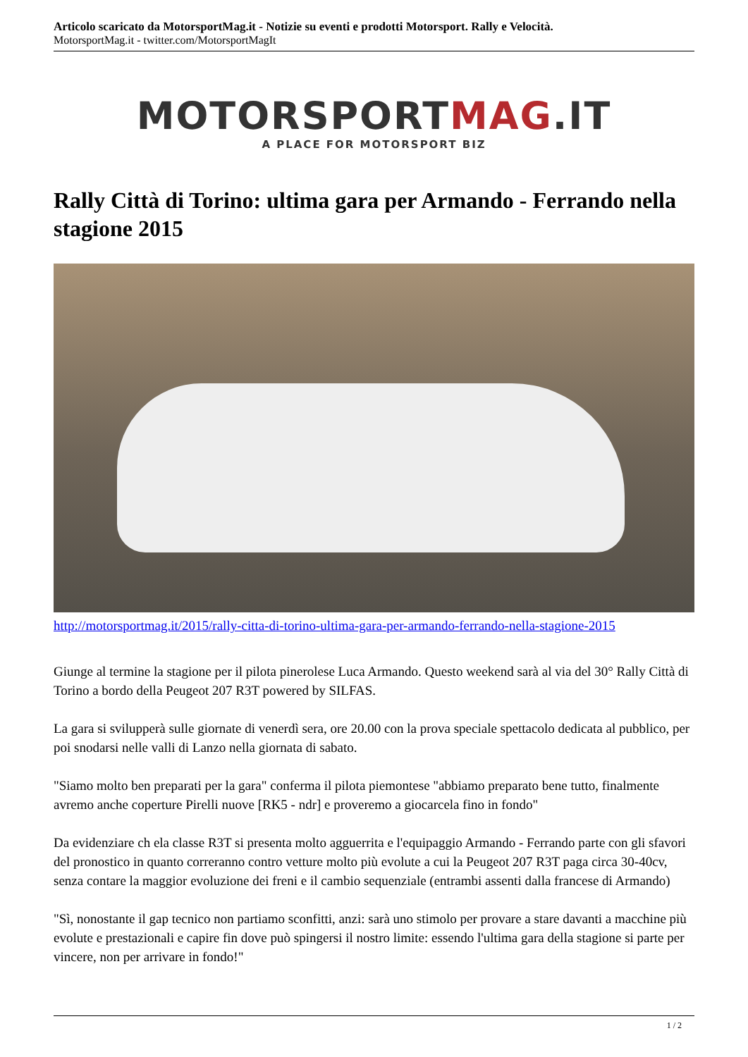Articolo scaricato da MotorsportMag.it - Notizie su eventi e prodotti Motorsport. Rally e Velocità.
MotorsportMag.it - twitter.com/MotorsportMagIt
MOTORSPORTMAG.IT
A PLACE FOR MOTORSPORT BIZ
Rally Città di Torino: ultima gara per Armando - Ferrando nella stagione 2015
http://motorsportmag.it/2015/rally-citta-di-torino-ultima-gara-per-armando-ferrando-nella-stagione-2015
Giunge al termine la stagione per il pilota pinerolese Luca Armando. Questo weekend sarà al via del 30° Rally Città di Torino a bordo della Peugeot 207 R3T powered by SILFAS.
La gara si svilupperà sulle giornate di venerdì sera, ore 20.00 con la prova speciale spettacolo dedicata al pubblico, per poi snodarsi nelle valli di Lanzo nella giornata di sabato.
"Siamo molto ben preparati per la gara" conferma il pilota piemontese "abbiamo preparato bene tutto, finalmente avremo anche coperture Pirelli nuove [RK5 - ndr] e proveremo a giocarcela fino in fondo"
Da evidenziare ch ela classe R3T si presenta molto agguerrita e l'equipaggio Armando - Ferrando parte con gli sfavori del pronostico in quanto correranno contro vetture molto più evolute a cui la Peugeot 207 R3T paga circa 30-40cv, senza contare la maggior evoluzione dei freni e il cambio sequenziale (entrambi assenti dalla francese di Armando)
"Sì, nonostante il gap tecnico non partiamo sconfitti, anzi: sarà uno stimolo per provare a stare davanti a macchine più evolute e prestazionali e capire fin dove può spingersi il nostro limite: essendo l'ultima gara della stagione si parte per vincere, non per arrivare in fondo!"
1 / 2